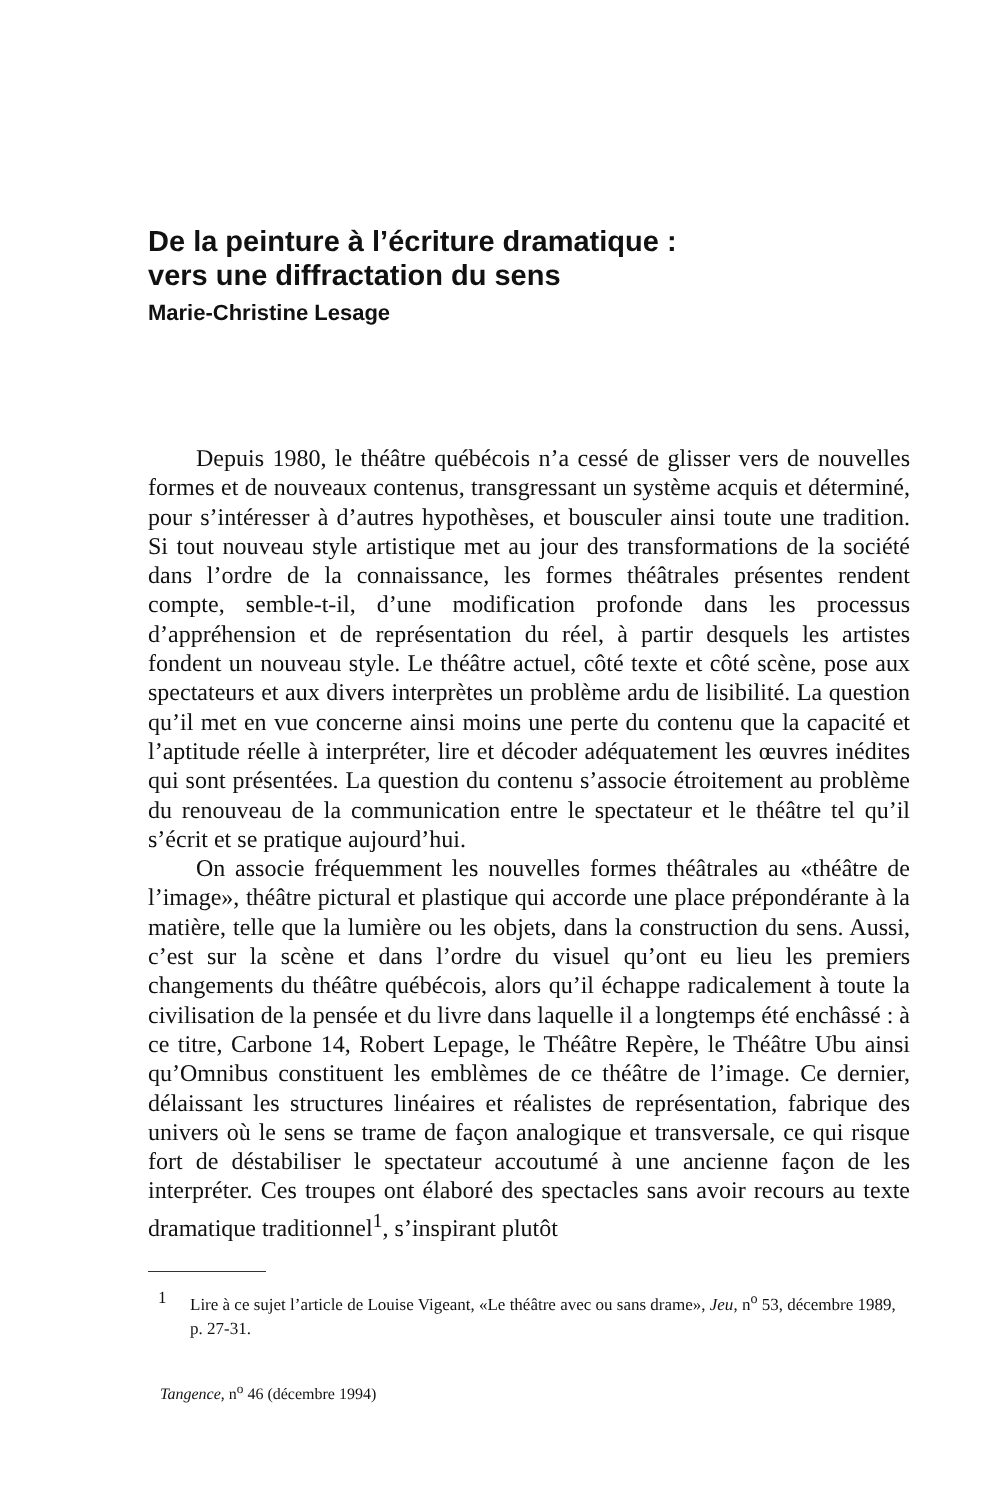De la peinture à l’écriture dramatique :
vers une diffractation du sens
Marie-Christine Lesage
Depuis 1980, le théâtre québécois n’a cessé de glisser vers de nouvelles formes et de nouveaux contenus, transgressant un système acquis et déterminé, pour s’intéresser à d’autres hypothèses, et bousculer ainsi toute une tradition. Si tout nouveau style artistique met au jour des transformations de la société dans l’ordre de la connaissance, les formes théâtrales présentes rendent compte, semble-t-il, d’une modification profonde dans les processus d’appréhension et de représentation du réel, à partir desquels les artistes fondent un nouveau style. Le théâtre actuel, côté texte et côté scène, pose aux spectateurs et aux divers interprètes un problème ardu de lisibilité. La question qu’il met en vue concerne ainsi moins une perte du contenu que la capacité et l’aptitude réelle à interpréter, lire et décoder adéquatement les œuvres inédites qui sont présentées. La question du contenu s’associe étroitement au problème du renouveau de la communication entre le spectateur et le théâtre tel qu’il s’écrit et se pratique aujourd’hui.
On associe fréquemment les nouvelles formes théâtrales au «théâtre de l’image», théâtre pictural et plastique qui accorde une place prépondérante à la matière, telle que la lumière ou les objets, dans la construction du sens. Aussi, c’est sur la scène et dans l’ordre du visuel qu’ont eu lieu les premiers changements du théâtre québécois, alors qu’il échappe radicalement à toute la civilisation de la pensée et du livre dans laquelle il a longtemps été enchâssé : à ce titre, Carbone 14, Robert Lepage, le Théâtre Repère, le Théâtre Ubu ainsi qu’Omnibus constituent les emblèmes de ce théâtre de l’image. Ce dernier, délaissant les structures linéaires et réalistes de représentation, fabrique des univers où le sens se trame de façon analogique et transversale, ce qui risque fort de déstabiliser le spectateur accoutumé à une ancienne façon de les interpréter. Ces troupes ont élaboré des spectacles sans avoir recours au texte dramatique traditionnel<sup>1</sup>, s’inspirant plutôt
1 Lire à ce sujet l’article de Louise Vigeant, «Le théâtre avec ou sans drame», Jeu, n<sup>o</sup> 53, décembre 1989, p. 27-31.
Tangence, n<sup>o</sup> 46 (décembre 1994)